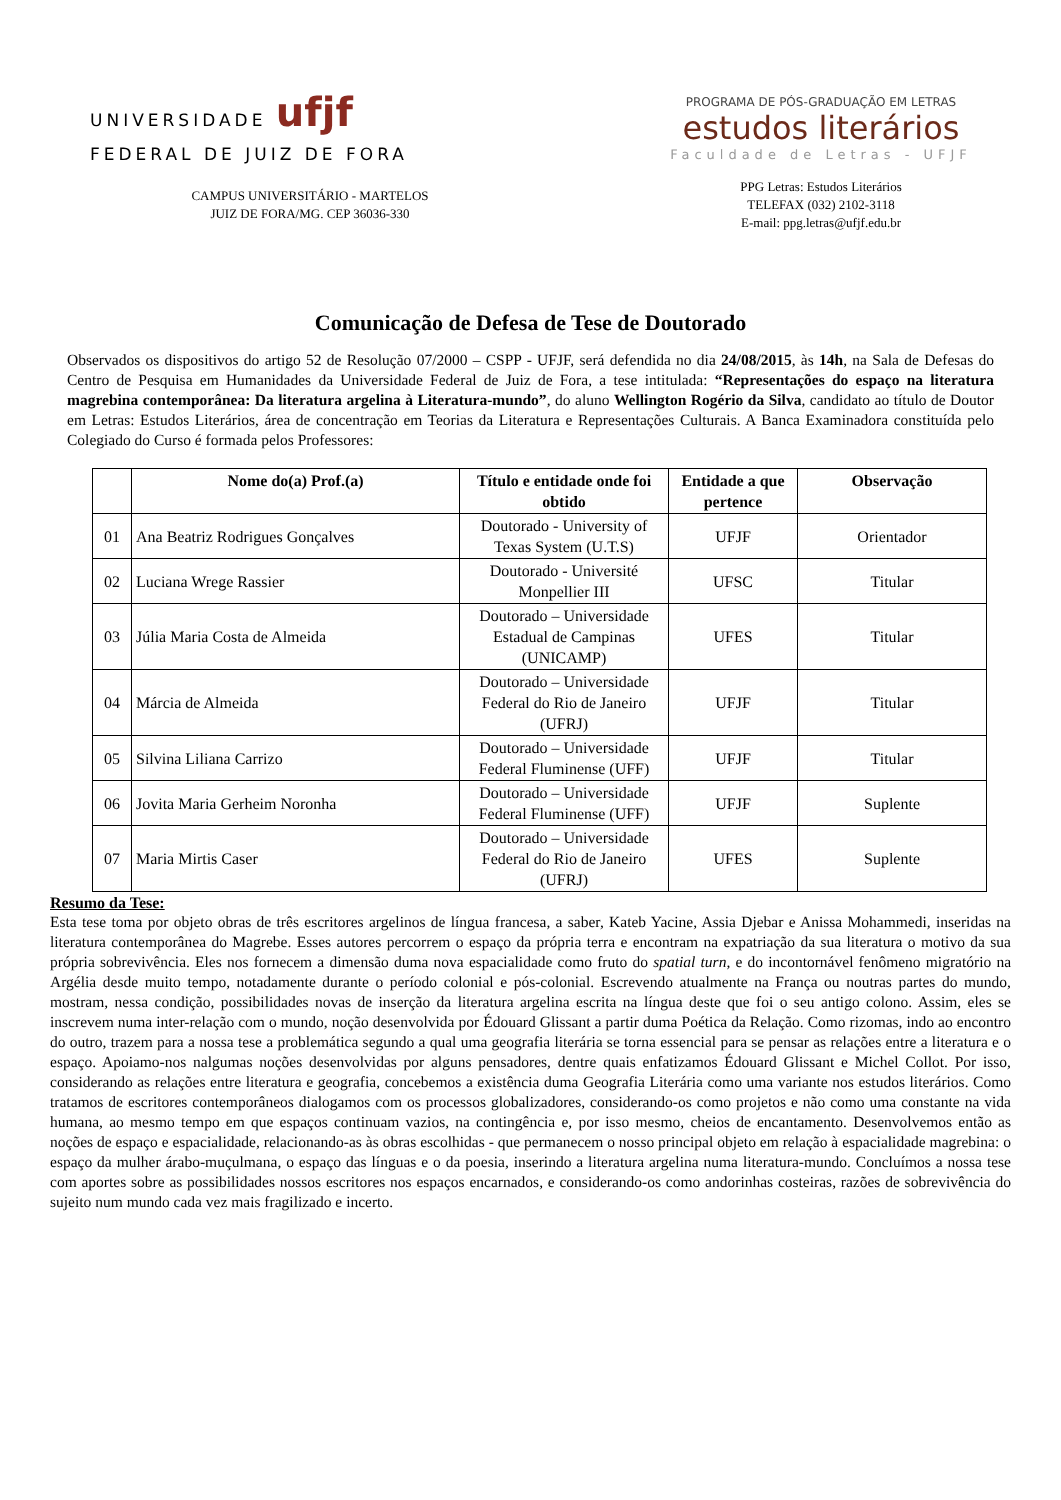UNIVERSIDADE ufjf
FEDERAL DE JUIZ DE FORA
CAMPUS UNIVERSITÁRIO - MARTELOS
JUIZ DE FORA/MG. CEP 36036-330
PROGRAMA DE PÓS-GRADUAÇÃO EM LETRAS
estudos literários
Faculdade de Letras - UFJF
PPG Letras: Estudos Literários
TELEFAX (032) 2102-3118
E-mail: ppg.letras@ufjf.edu.br
Comunicação de Defesa de Tese de Doutorado
Observados os dispositivos do artigo 52 de Resolução 07/2000 – CSPP - UFJF, será defendida no dia 24/08/2015, às 14h, na Sala de Defesas do Centro de Pesquisa em Humanidades da Universidade Federal de Juiz de Fora, a tese intitulada: “Representações do espaço na literatura magrebina contemporânea: Da literatura argelina à Literatura-mundo”, do aluno Wellington Rogério da Silva, candidato ao título de Doutor em Letras: Estudos Literários, área de concentração em Teorias da Literatura e Representações Culturais. A Banca Examinadora constituída pelo Colegiado do Curso é formada pelos Professores:
| | Nome do(a) Prof.(a) | Título e entidade onde foi obtido | Entidade a que pertence | Observação |
| --- | --- | --- | --- | --- |
| 01 | Ana Beatriz Rodrigues Gonçalves | Doutorado - University of Texas System (U.T.S) | UFJF | Orientador |
| 02 | Luciana Wrege Rassier | Doutorado - Université Monpellier III | UFSC | Titular |
| 03 | Júlia Maria Costa de Almeida | Doutorado – Universidade Estadual de Campinas (UNICAMP) | UFES | Titular |
| 04 | Márcia de Almeida | Doutorado – Universidade Federal do Rio de Janeiro (UFRJ) | UFJF | Titular |
| 05 | Silvina Liliana Carrizo | Doutorado – Universidade Federal Fluminense (UFF) | UFJF | Titular |
| 06 | Jovita Maria Gerheim Noronha | Doutorado – Universidade Federal Fluminense (UFF) | UFJF | Suplente |
| 07 | Maria Mirtis Caser | Doutorado – Universidade Federal do Rio de Janeiro (UFRJ) | UFES | Suplente |
Resumo da Tese:
Esta tese toma por objeto obras de três escritores argelinos de língua francesa, a saber, Kateb Yacine, Assia Djebar e Anissa Mohammedi, inseridas na literatura contemporânea do Magrebe. Esses autores percorrem o espaço da própria terra e encontram na expatriação da sua literatura o motivo da sua própria sobrevivência. Eles nos fornecem a dimensão duma nova espacialidade como fruto do spatial turn, e do incontornável fenômeno migratório na Argélia desde muito tempo, notadamente durante o período colonial e pós-colonial. Escrevendo atualmente na França ou noutras partes do mundo, mostram, nessa condição, possibilidades novas de inserção da literatura argelina escrita na língua deste que foi o seu antigo colono. Assim, eles se inscrevem numa inter-relação com o mundo, noção desenvolvida por Édouard Glissant a partir duma Poética da Relação. Como rizomas, indo ao encontro do outro, trazem para a nossa tese a problemática segundo a qual uma geografia literária se torna essencial para se pensar as relações entre a literatura e o espaço. Apoiamo-nos nalgumas noções desenvolvidas por alguns pensadores, dentre quais enfatizamos Édouard Glissant e Michel Collot. Por isso, considerando as relações entre literatura e geografia, concebemos a existência duma Geografia Literária como uma variante nos estudos literários. Como tratamos de escritores contemporâneos dialogamos com os processos globalizadores, considerando-os como projetos e não como uma constante na vida humana, ao mesmo tempo em que espaços continuam vazios, na contingência e, por isso mesmo, cheios de encantamento. Desenvolvemos então as noções de espaço e espacialidade, relacionando-as às obras escolhidas - que permanecem o nosso principal objeto em relação à espacialidade magrebina: o espaço da mulher árabo-muçulmana, o espaço das línguas e o da poesia, inserindo a literatura argelina numa literatura-mundo. Concluímos a nossa tese com aportes sobre as possibilidades nossos escritores nos espaços encarnados, e considerando-os como andorinhas costeiras, razões de sobrevivência do sujeito num mundo cada vez mais fragilizado e incerto.